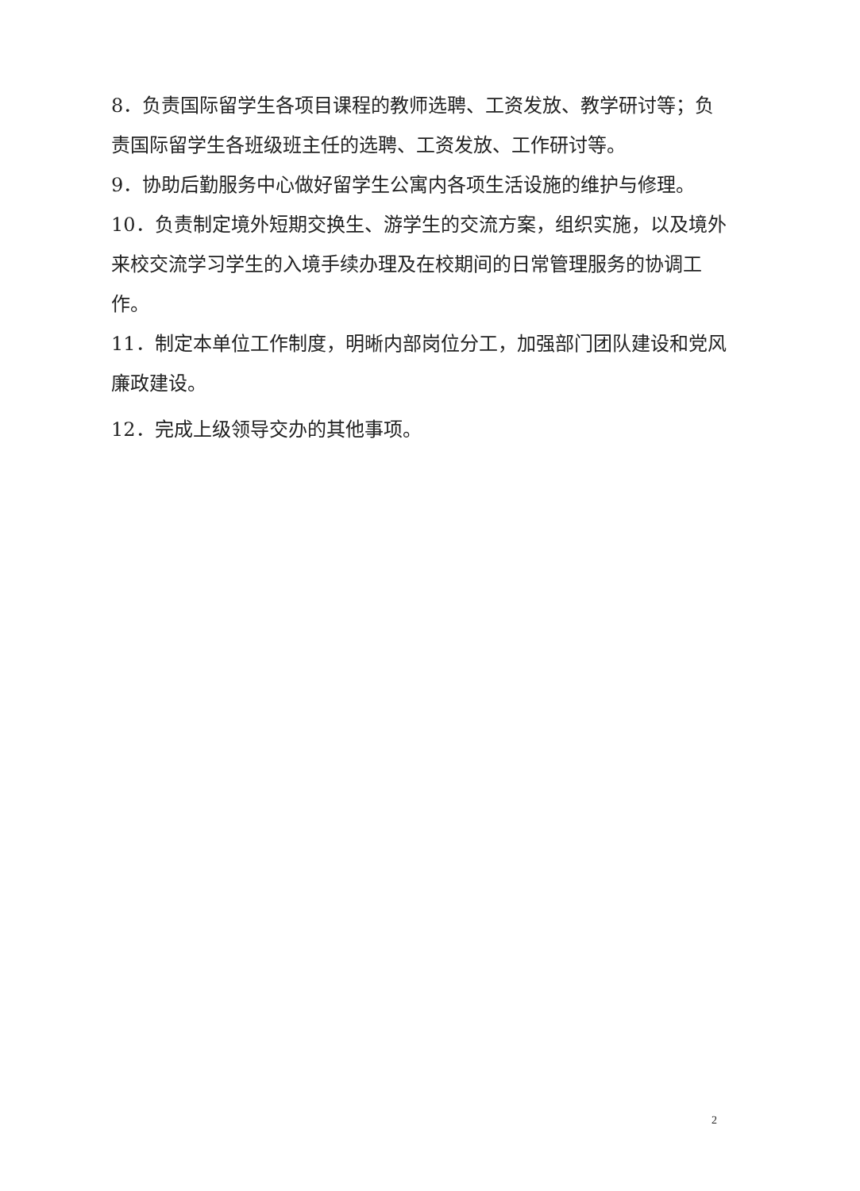8．负责国际留学生各项目课程的教师选聘、工资发放、教学研讨等；负责国际留学生各班级班主任的选聘、工资发放、工作研讨等。
9．协助后勤服务中心做好留学生公寓内各项生活设施的维护与修理。
10．负责制定境外短期交换生、游学生的交流方案，组织实施，以及境外来校交流学习学生的入境手续办理及在校期间的日常管理服务的协调工作。
11．制定本单位工作制度，明晰内部岗位分工，加强部门团队建设和党风廉政建设。
12．完成上级领导交办的其他事项。
2